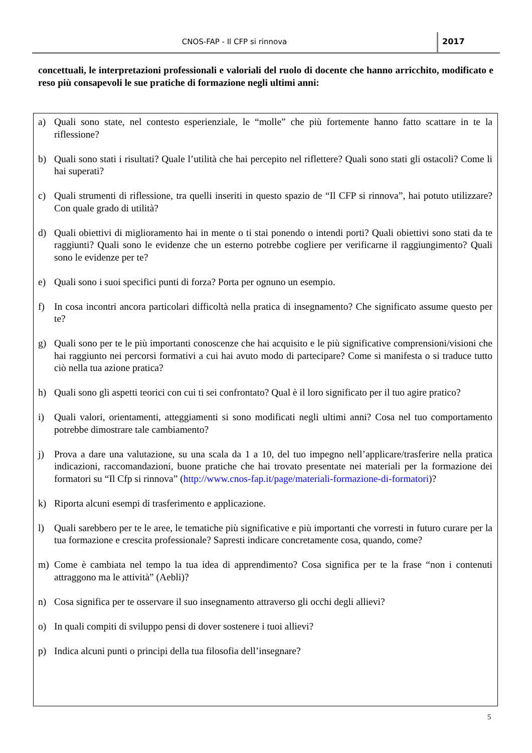CNOS-FAP - Il CFP si rinnova 2017
concettuali, le interpretazioni professionali e valoriali del ruolo di docente che hanno arricchito, modificato e reso più consapevoli le sue pratiche di formazione negli ultimi anni:
a) Quali sono state, nel contesto esperienziale, le “molle” che più fortemente hanno fatto scattare in te la riflessione?
b) Quali sono stati i risultati? Quale l’utilità che hai percepito nel riflettere? Quali sono stati gli ostacoli? Come li hai superati?
c) Quali strumenti di riflessione, tra quelli inseriti in questo spazio de “Il CFP si rinnova”, hai potuto utilizzare? Con quale grado di utilità?
d) Quali obiettivi di miglioramento hai in mente o ti stai ponendo o intendi porti? Quali obiettivi sono stati da te raggiunti? Quali sono le evidenze che un esterno potrebbe cogliere per verificarne il raggiungimento? Quali sono le evidenze per te?
e) Quali sono i suoi specifici punti di forza? Porta per ognuno un esempio.
f) In cosa incontri ancora particolari difficoltà nella pratica di insegnamento? Che significato assume questo per te?
g) Quali sono per te le più importanti conoscenze che hai acquisito e le più significative comprensioni/visioni che hai raggiunto nei percorsi formativi a cui hai avuto modo di partecipare? Come si manifesta o si traduce tutto ciò nella tua azione pratica?
h) Quali sono gli aspetti teorici con cui ti sei confrontato? Qual è il loro significato per il tuo agire pratico?
i) Quali valori, orientamenti, atteggiamenti si sono modificati negli ultimi anni? Cosa nel tuo comportamento potrebbe dimostrare tale cambiamento?
j) Prova a dare una valutazione, su una scala da 1 a 10, del tuo impegno nell’applicare/trasferire nella pratica indicazioni, raccomandazioni, buone pratiche che hai trovato presentate nei materiali per la formazione dei formatori su “Il Cfp si rinnova” (http://www.cnos-fap.it/page/materiali-formazione-di-formatori)?
k) Riporta alcuni esempi di trasferimento e applicazione.
l) Quali sarebbero per te le aree, le tematiche più significative e più importanti che vorresti in futuro curare per la tua formazione e crescita professionale? Sapresti indicare concretamente cosa, quando, come?
m) Come è cambiata nel tempo la tua idea di apprendimento? Cosa significa per te la frase “non i contenuti attraggono ma le attività” (Aebli)?
n) Cosa significa per te osservare il suo insegnamento attraverso gli occhi degli allievi?
o) In quali compiti di sviluppo pensi di dover sostenere i tuoi allievi?
p) Indica alcuni punti o principi della tua filosofia dell’insegnare?
5